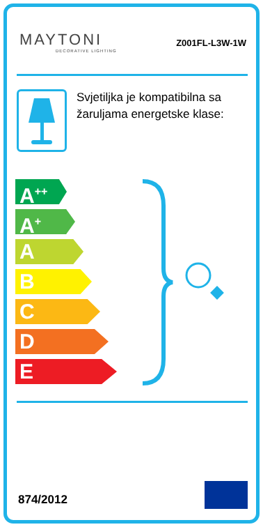MAYTONI
DECORATIVE LIGHTING
Z001FL-L3W-1W
Svjetiljka je kompatibilna sa žaruljama energetske klase:
A<sup>++</sup>
A<sup>+</sup>
A
B
C
D
E
874/2012